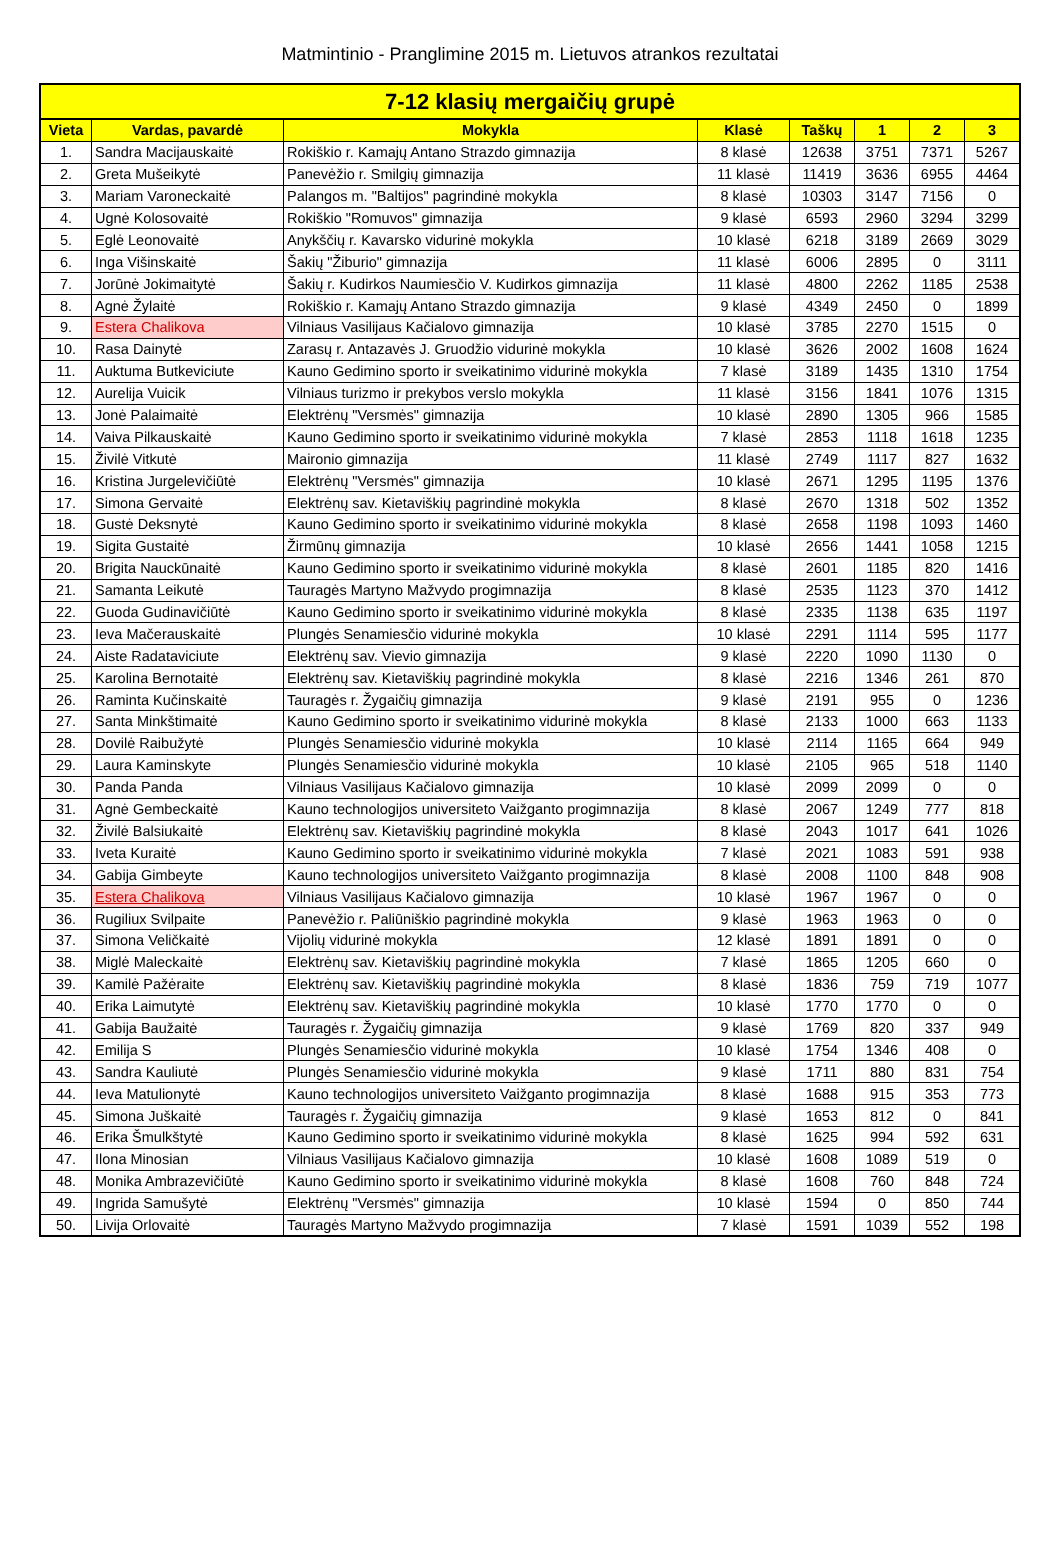Matmintinio - Pranglimine 2015 m. Lietuvos atrankos rezultatai
| 7-12 klasių mergaičių grupė | | | | | | | |
| --- | --- | --- | --- | --- | --- | --- | --- |
| Vieta | Vardas, pavardė | Mokykla | Klasė | Taškų | 1 | 2 | 3 |
| 1. | Sandra Macijauskaitė | Rokiškio r. Kamajų Antano Strazdo gimnazija | 8 klasė | 12638 | 3751 | 7371 | 5267 |
| 2. | Greta Mušeikytė | Panevėžio r. Smilgių gimnazija | 11 klasė | 11419 | 3636 | 6955 | 4464 |
| 3. | Mariam Varoneckaitė | Palangos m. "Baltijos" pagrindinė mokykla | 8 klasė | 10303 | 3147 | 7156 | 0 |
| 4. | Ugnė Kolosovaitė | Rokiškio "Romuvos" gimnazija | 9 klasė | 6593 | 2960 | 3294 | 3299 |
| 5. | Eglė Leonovaitė | Anykščių r. Kavarsko vidurinė mokykla | 10 klasė | 6218 | 3189 | 2669 | 3029 |
| 6. | Inga Višinskaitė | Šakių "Žiburio" gimnazija | 11 klasė | 6006 | 2895 | 0 | 3111 |
| 7. | Jorūnė Jokimaitytė | Šakių r. Kudirkos Naumiesčio V. Kudirkos gimnazija | 11 klasė | 4800 | 2262 | 1185 | 2538 |
| 8. | Agnė Žylaitė | Rokiškio r. Kamajų Antano Strazdo gimnazija | 9 klasė | 4349 | 2450 | 0 | 1899 |
| 9. | Estera Chalikova | Vilniaus Vasilijaus Kačialovo gimnazija | 10 klasė | 3785 | 2270 | 1515 | 0 |
| 10. | Rasa Dainytė | Zarasų r. Antazavės J. Gruodžio vidurinė mokykla | 10 klasė | 3626 | 2002 | 1608 | 1624 |
| 11. | Auktuma Butkeviciute | Kauno Gedimino sporto ir sveikatinimo vidurinė mokykla | 7 klasė | 3189 | 1435 | 1310 | 1754 |
| 12. | Aurelija Vuicik | Vilniaus turizmo ir prekybos verslo mokykla | 11 klasė | 3156 | 1841 | 1076 | 1315 |
| 13. | Jonė Palaimaitė | Elektrėnų "Versmės" gimnazija | 10 klasė | 2890 | 1305 | 966 | 1585 |
| 14. | Vaiva Pilkauskaitė | Kauno Gedimino sporto ir sveikatinimo vidurinė mokykla | 7 klasė | 2853 | 1118 | 1618 | 1235 |
| 15. | Živilė Vitkutė | Maironio gimnazija | 11 klasė | 2749 | 1117 | 827 | 1632 |
| 16. | Kristina Jurgelevičiūtė | Elektrėnų "Versmės" gimnazija | 10 klasė | 2671 | 1295 | 1195 | 1376 |
| 17. | Simona Gervaitė | Elektrėnų sav. Kietaviškių pagrindinė mokykla | 8 klasė | 2670 | 1318 | 502 | 1352 |
| 18. | Gustė Deksnytė | Kauno Gedimino sporto ir sveikatinimo vidurinė mokykla | 8 klasė | 2658 | 1198 | 1093 | 1460 |
| 19. | Sigita Gustaitė | Žirmūnų gimnazija | 10 klasė | 2656 | 1441 | 1058 | 1215 |
| 20. | Brigita Nauckūnaitė | Kauno Gedimino sporto ir sveikatinimo vidurinė mokykla | 8 klasė | 2601 | 1185 | 820 | 1416 |
| 21. | Samanta Leikutė | Tauragės Martyno Mažvydo progimnazija | 8 klasė | 2535 | 1123 | 370 | 1412 |
| 22. | Guoda Gudinavičiūtė | Kauno Gedimino sporto ir sveikatinimo vidurinė mokykla | 8 klasė | 2335 | 1138 | 635 | 1197 |
| 23. | Ieva Mačerauskaitė | Plungės Senamiesčio vidurinė mokykla | 10 klasė | 2291 | 1114 | 595 | 1177 |
| 24. | Aiste Radataviciute | Elektrėnų sav. Vievio gimnazija | 9 klasė | 2220 | 1090 | 1130 | 0 |
| 25. | Karolina Bernotaitė | Elektrėnų sav. Kietaviškių pagrindinė mokykla | 8 klasė | 2216 | 1346 | 261 | 870 |
| 26. | Raminta Kučinskaitė | Tauragės r. Žygaičių gimnazija | 9 klasė | 2191 | 955 | 0 | 1236 |
| 27. | Santa Minkštimaitė | Kauno Gedimino sporto ir sveikatinimo vidurinė mokykla | 8 klasė | 2133 | 1000 | 663 | 1133 |
| 28. | Dovilė Raibužytė | Plungės Senamiesčio vidurinė mokykla | 10 klasė | 2114 | 1165 | 664 | 949 |
| 29. | Laura Kaminskyte | Plungės Senamiesčio vidurinė mokykla | 10 klasė | 2105 | 965 | 518 | 1140 |
| 30. | Panda Panda | Vilniaus Vasilijaus Kačialovo gimnazija | 10 klasė | 2099 | 2099 | 0 | 0 |
| 31. | Agnė Gembeckaitė | Kauno technologijos universiteto Vaižganto progimnazija | 8 klasė | 2067 | 1249 | 777 | 818 |
| 32. | Živilė Balsiukaitė | Elektrėnų sav. Kietaviškių pagrindinė mokykla | 8 klasė | 2043 | 1017 | 641 | 1026 |
| 33. | Iveta Kuraitė | Kauno Gedimino sporto ir sveikatinimo vidurinė mokykla | 7 klasė | 2021 | 1083 | 591 | 938 |
| 34. | Gabija Gimbeyte | Kauno technologijos universiteto Vaižganto progimnazija | 8 klasė | 2008 | 1100 | 848 | 908 |
| 35. | Estera Chalikova | Vilniaus Vasilijaus Kačialovo gimnazija | 10 klasė | 1967 | 1967 | 0 | 0 |
| 36. | Rugiliux Svilpaite | Panevėžio r. Paliūniškio pagrindinė mokykla | 9 klasė | 1963 | 1963 | 0 | 0 |
| 37. | Simona Veličkaitė | Vijolių vidurinė mokykla | 12 klasė | 1891 | 1891 | 0 | 0 |
| 38. | Miglė Maleckaitė | Elektrėnų sav. Kietaviškių pagrindinė mokykla | 7 klasė | 1865 | 1205 | 660 | 0 |
| 39. | Kamilė Pažėraite | Elektrėnų sav. Kietaviškių pagrindinė mokykla | 8 klasė | 1836 | 759 | 719 | 1077 |
| 40. | Erika Laimutytė | Elektrėnų sav. Kietaviškių pagrindinė mokykla | 10 klasė | 1770 | 1770 | 0 | 0 |
| 41. | Gabija Baužaitė | Tauragės r. Žygaičių gimnazija | 9 klasė | 1769 | 820 | 337 | 949 |
| 42. | Emilija S | Plungės Senamiesčio vidurinė mokykla | 10 klasė | 1754 | 1346 | 408 | 0 |
| 43. | Sandra Kauliutė | Plungės Senamiesčio vidurinė mokykla | 9 klasė | 1711 | 880 | 831 | 754 |
| 44. | Ieva Matulionytė | Kauno technologijos universiteto Vaižganto progimnazija | 8 klasė | 1688 | 915 | 353 | 773 |
| 45. | Simona Juškaitė | Tauragės r. Žygaičių gimnazija | 9 klasė | 1653 | 812 | 0 | 841 |
| 46. | Erika Šmulkštytė | Kauno Gedimino sporto ir sveikatinimo vidurinė mokykla | 8 klasė | 1625 | 994 | 592 | 631 |
| 47. | Ilona Minosian | Vilniaus Vasilijaus Kačialovo gimnazija | 10 klasė | 1608 | 1089 | 519 | 0 |
| 48. | Monika Ambrazevičiūtė | Kauno Gedimino sporto ir sveikatinimo vidurinė mokykla | 8 klasė | 1608 | 760 | 848 | 724 |
| 49. | Ingrida Samušytė | Elektrėnų "Versmės" gimnazija | 10 klasė | 1594 | 0 | 850 | 744 |
| 50. | Livija Orlovaitė | Tauragės Martyno Mažvydo progimnazija | 7 klasė | 1591 | 1039 | 552 | 198 |